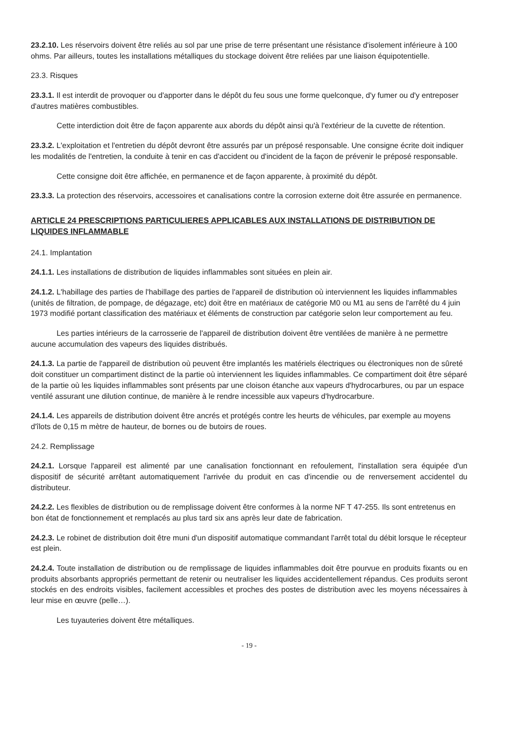23.2.10. Les réservoirs doivent être reliés au sol par une prise de terre présentant une résistance d'isolement inférieure à 100 ohms. Par ailleurs, toutes les installations métalliques du stockage doivent être reliées par une liaison équipotentielle.
23.3. Risques
23.3.1. Il est interdit de provoquer ou d'apporter dans le dépôt du feu sous une forme quelconque, d'y fumer ou d'y entreposer d'autres matières combustibles.
Cette interdiction doit être de façon apparente aux abords du dépôt ainsi qu'à l'extérieur de la cuvette de rétention.
23.3.2. L'exploitation et l'entretien du dépôt devront être assurés par un préposé responsable. Une consigne écrite doit indiquer les modalités de l'entretien, la conduite à tenir en cas d'accident ou d'incident de la façon de prévenir le préposé responsable.
Cette consigne doit être affichée, en permanence et de façon apparente, à proximité du dépôt.
23.3.3. La protection des réservoirs, accessoires et canalisations contre la corrosion externe doit être assurée en permanence.
ARTICLE 24 PRESCRIPTIONS PARTICULIERES APPLICABLES AUX INSTALLATIONS DE DISTRIBUTION DE LIQUIDES INFLAMMABLE
24.1. Implantation
24.1.1. Les installations de distribution de liquides inflammables sont situées en plein air.
24.1.2. L'habillage des parties de l'habillage des parties de l'appareil de distribution où interviennent les liquides inflammables (unités de filtration, de pompage, de dégazage, etc) doit être en matériaux de catégorie M0 ou M1 au sens de l'arrêté du 4 juin 1973 modifié portant classification des matériaux et éléments de construction par catégorie selon leur comportement au feu.
Les parties intérieurs de la carrosserie de l'appareil de distribution doivent être ventilées de manière à ne permettre aucune accumulation des vapeurs des liquides distribués.
24.1.3. La partie de l'appareil de distribution où peuvent être implantés les matériels électriques ou électroniques non de sûreté doit constituer un compartiment distinct de la partie où interviennent les liquides inflammables. Ce compartiment doit être séparé de la partie où les liquides inflammables sont présents par une cloison étanche aux vapeurs d'hydrocarbures, ou par un espace ventilé assurant une dilution continue, de manière à le rendre incessible aux vapeurs d'hydrocarbure.
24.1.4. Les appareils de distribution doivent être ancrés et protégés contre les heurts de véhicules, par exemple au moyens d'îlots de 0,15 m mètre de hauteur, de bornes ou de butoirs de roues.
24.2. Remplissage
24.2.1. Lorsque l'appareil est alimenté par une canalisation fonctionnant en refoulement, l'installation sera équipée d'un dispositif de sécurité arrêtant automatiquement l'arrivée du produit en cas d'incendie ou de renversement accidentel du distributeur.
24.2.2. Les flexibles de distribution ou de remplissage doivent être conformes à la norme NF T 47-255. Ils sont entretenus en bon état de fonctionnement et remplacés au plus tard six ans après leur date de fabrication.
24.2.3. Le robinet de distribution doit être muni d'un dispositif automatique commandant l'arrêt total du débit lorsque le récepteur est plein.
24.2.4. Toute installation de distribution ou de remplissage de liquides inflammables doit être pourvue en produits fixants ou en produits absorbants appropriés permettant de retenir ou neutraliser les liquides accidentellement répandus. Ces produits seront stockés en des endroits visibles, facilement accessibles et proches des postes de distribution avec les moyens nécessaires à leur mise en œuvre (pelle…).
Les tuyauteries doivent être métalliques.
- 19 -